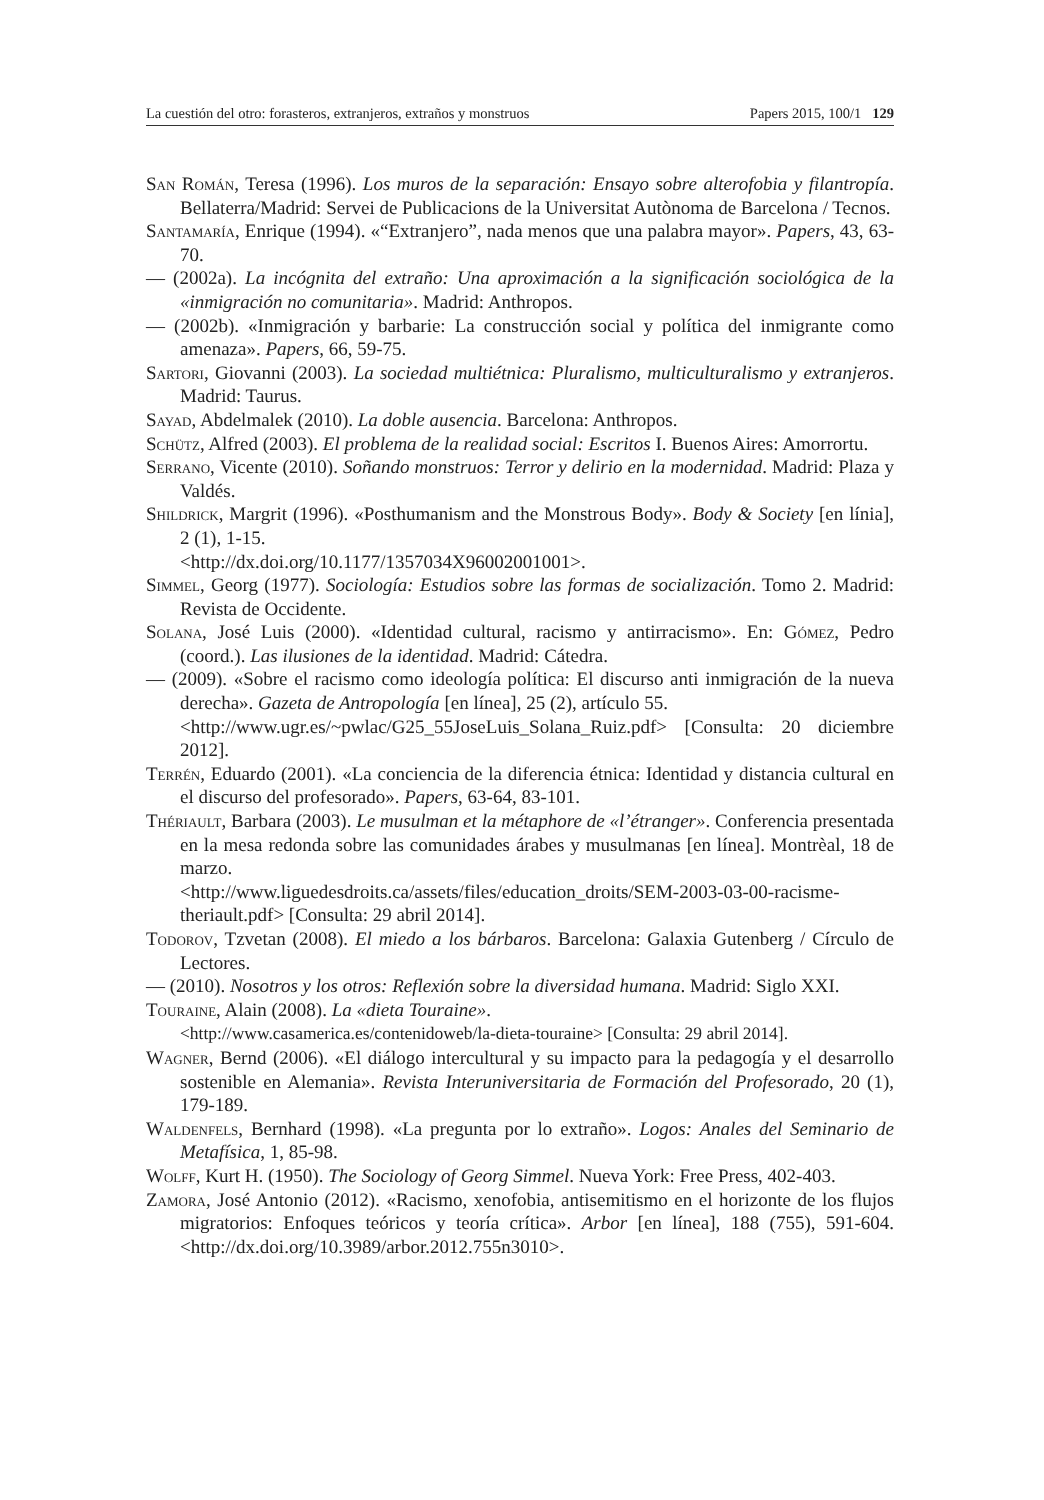La cuestión del otro: forasteros, extranjeros, extraños y monstruos Papers 2015, 100/1 129
San Román, Teresa (1996). Los muros de la separación: Ensayo sobre alterofobia y filantropía. Bellaterra/Madrid: Servei de Publicacions de la Universitat Autònoma de Barcelona / Tecnos.
Santamaría, Enrique (1994). «“Extranjero”, nada menos que una palabra mayor». Papers, 43, 63-70.
— (2002a). La incógnita del extraño: Una aproximación a la significación sociológica de la «inmigración no comunitaria». Madrid: Anthropos.
— (2002b). «Inmigración y barbarie: La construcción social y política del inmigrante como amenaza». Papers, 66, 59-75.
Sartori, Giovanni (2003). La sociedad multiétnica: Pluralismo, multiculturalismo y extranjeros. Madrid: Taurus.
Sayad, Abdelmalek (2010). La doble ausencia. Barcelona: Anthropos.
Schütz, Alfred (2003). El problema de la realidad social: Escritos I. Buenos Aires: Amorrortu.
Serrano, Vicente (2010). Soñando monstruos: Terror y delirio en la modernidad. Madrid: Plaza y Valdés.
Shildrick, Margrit (1996). «Posthumanism and the Monstrous Body». Body & Society [en línia], 2 (1), 1-15.
<http://dx.doi.org/10.1177/1357034X96002001001>.
Simmel, Georg (1977). Sociología: Estudios sobre las formas de socialización. Tomo 2. Madrid: Revista de Occidente.
Solana, José Luis (2000). «Identidad cultural, racismo y antirracismo». En: Gómez, Pedro (coord.). Las ilusiones de la identidad. Madrid: Cátedra.
— (2009). «Sobre el racismo como ideología política: El discurso anti inmigración de la nueva derecha». Gazeta de Antropología [en línea], 25 (2), artículo 55.
<http://www.ugr.es/~pwlac/G25_55JoseLuis_Solana_Ruiz.pdf> [Consulta: 20 diciembre 2012].
Terrén, Eduardo (2001). «La conciencia de la diferencia étnica: Identidad y distancia cultural en el discurso del profesorado». Papers, 63-64, 83-101.
Thériault, Barbara (2003). Le musulman et la métaphore de «l’étranger». Conferencia presentada en la mesa redonda sobre las comunidades árabes y musulmanas [en línea]. Montrèal, 18 de marzo.
<http://www.liguedesdroits.ca/assets/files/education_droits/SEM-2003-03-00-racisme-theriault.pdf> [Consulta: 29 abril 2014].
Todorov, Tzvetan (2008). El miedo a los bárbaros. Barcelona: Galaxia Gutenberg / Círculo de Lectores.
— (2010). Nosotros y los otros: Reflexión sobre la diversidad humana. Madrid: Siglo XXI.
Touraine, Alain (2008). La «dieta Touraine».
<http://www.casamerica.es/contenidoweb/la-dieta-touraine> [Consulta: 29 abril 2014].
Wagner, Bernd (2006). «El diálogo intercultural y su impacto para la pedagogía y el desarrollo sostenible en Alemania». Revista Interuniversitaria de Formación del Profesorado, 20 (1), 179-189.
Waldenfels, Bernhard (1998). «La pregunta por lo extraño». Logos: Anales del Seminario de Metafísica, 1, 85-98.
Wolff, Kurt H. (1950). The Sociology of Georg Simmel. Nueva York: Free Press, 402-403.
Zamora, José Antonio (2012). «Racismo, xenofobia, antisemitismo en el horizonte de los flujos migratorios: Enfoques teóricos y teoría crítica». Arbor [en línea], 188 (755), 591-604. <http://dx.doi.org/10.3989/arbor.2012.755n3010>.